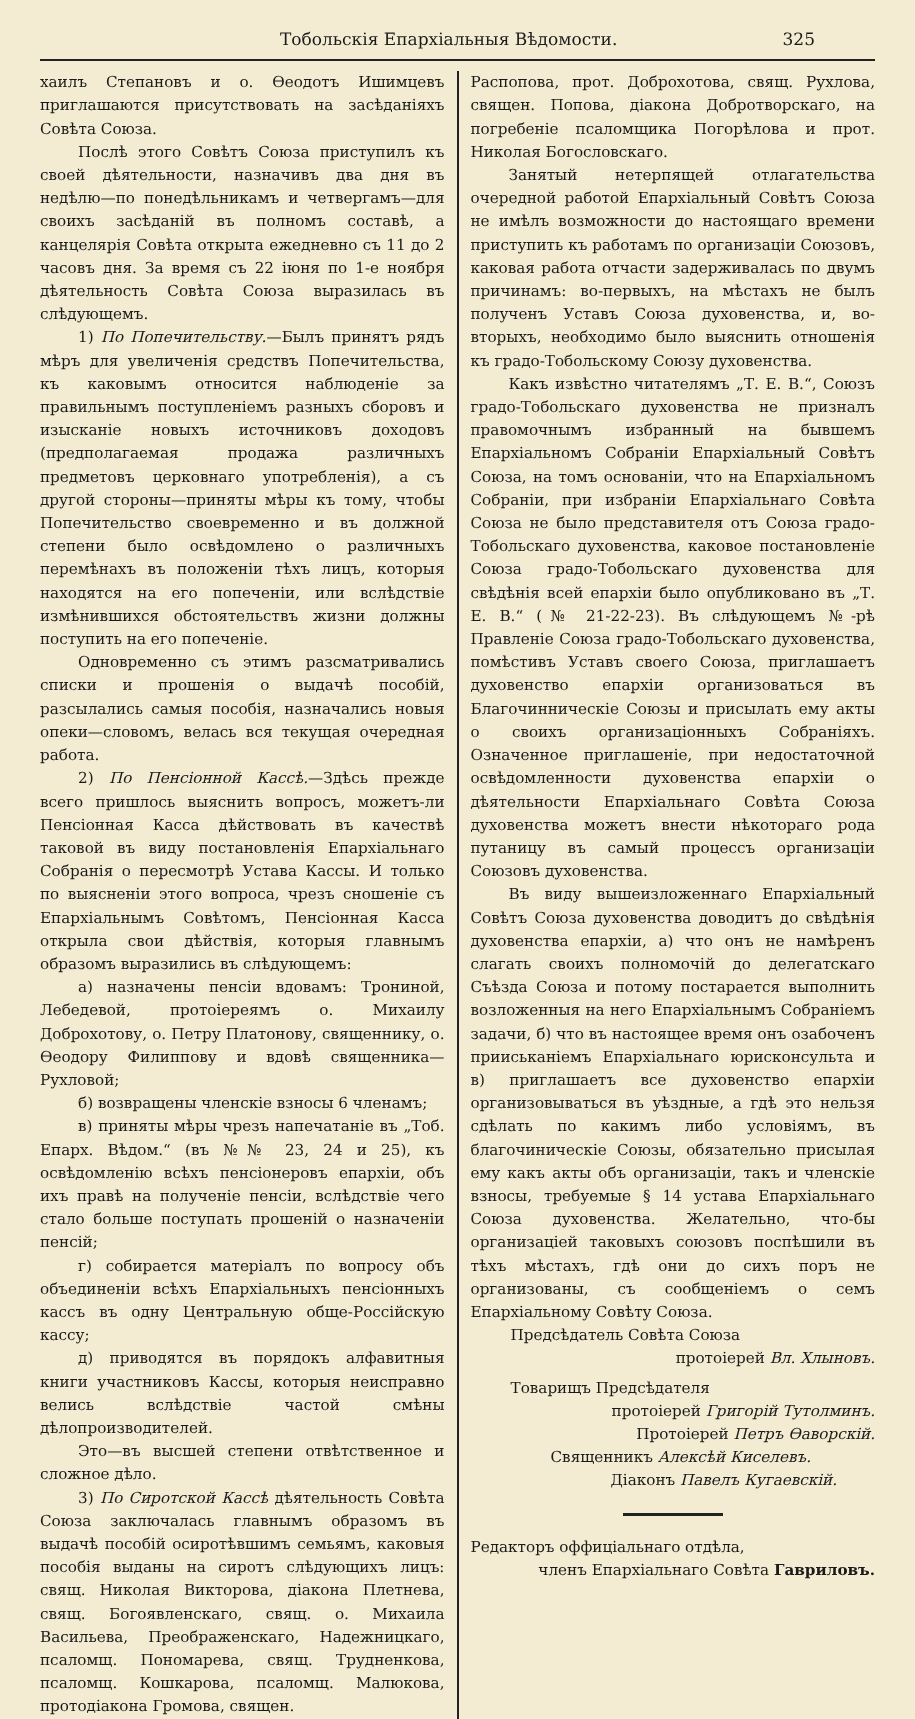Тобольскія Епархіальныя Вѣдомости. 325
хаилъ Степановъ и о. Ѳеодотъ Ишимцевъ приглашаются присутствовать на засѣданіяхъ Совѣта Союза.
Послѣ этого Совѣтъ Союза приступилъ къ своей дѣятельности, назначивъ два дня въ недѣлю—по понедѣльникамъ и четвергамъ—для своихъ засѣданій въ полномъ составѣ, а канцелярія Совѣта открыта ежедневно съ 11 до 2 часовъ дня. За время съ 22 іюня по 1-е ноября дѣятельность Совѣта Союза выразилась въ слѣдующемъ.
1) По Попечительству.—Былъ принятъ рядъ мѣръ для увеличенія средствъ Попечительства, къ каковымъ относится наблюденіе за правильнымъ поступленіемъ разныхъ сборовъ и изысканіе новыхъ источниковъ доходовъ (предполагаемая продажа различныхъ предметовъ церковнаго употребленія), а съ другой стороны—приняты мѣры къ тому, чтобы Попечительство своевременно и въ должной степени было освѣдомлено о различныхъ перемѣнахъ въ положеніи тѣхъ лицъ, которыя находятся на его попеченіи, или вслѣдствіе измѣнившихся обстоятельствъ жизни должны поступить на его попеченіе.
Одновременно съ этимъ разсматривались списки и прошенія о выдачѣ пособій, разсылались самыя пособія, назначались новыя опеки—словомъ, велась вся текущая очередная работа.
2) По Пенсіонной Кассѣ.—Здѣсь прежде всего пришлось выяснить вопросъ, можетъ-ли Пенсіонная Касса дѣйствовать въ качествѣ таковой въ виду постановленія Епархіальнаго Собранія о пересмотрѣ Устава Кассы. И только по выясненіи этого вопроса, чрезъ сношеніе съ Епархіальнымъ Совѣтомъ, Пенсіонная Касса открыла свои дѣйствія, которыя главнымъ образомъ выразились въ слѣдующемъ:
а) назначены пенсіи вдовамъ: Трониной, Лебедевой, протоіереямъ о. Михаилу Доброхотову, о. Петру Платонову, священнику, о. Ѳеодору Филиппову и вдовѣ священника—Рухловой;
б) возвращены членскіе взносы 6 членамъ;
в) приняты мѣры чрезъ напечатаніе въ „Тоб. Епарх. Вѣдом.“ (въ №№ 23, 24 и 25), къ освѣдомленію всѣхъ пенсіонеровъ епархіи, объ ихъ правѣ на полученіе пенсіи, вслѣдствіе чего стало больше поступать прошеній о назначеніи пенсій;
г) собирается матеріалъ по вопросу объ объединеніи всѣхъ Епархіальныхъ пенсіонныхъ кассъ въ одну Центральную обще-Россійскую кассу;
д) приводятся въ порядокъ алфавитныя книги участниковъ Кассы, которыя неисправно велись вслѣдствіе частой смѣны дѣлопроизводителей.
Это—въ высшей степени отвѣтственное и сложное дѣло.
3) По Сиротской Кассѣ дѣятельность Совѣта Союза заключалась главнымъ образомъ въ выдачѣ пособій осиротѣвшимъ семьямъ, каковыя пособія выданы на сиротъ слѣдующихъ лицъ: свящ. Николая Викторова, діакона Плетнева, свящ. Богоявленскаго, свящ. о. Михаила Васильева, Преображенскаго, Надежницкаго, псаломщ. Пономарева, свящ. Трудненкова, псаломщ. Кошкарова, псаломщ. Малюкова, протодіакона Громова, священ.
Распопова, прот. Доброхотова, свящ. Рухлова, священ. Попова, діакона Добротворскаго, на погребеніе псаломщика Погорѣлова и прот. Николая Богословскаго.
Занятый нетерпящей отлагательства очередной работой Епархіальный Совѣтъ Союза не имѣлъ возможности до настоящаго времени приступить къ работамъ по организаціи Союзовъ, каковая работа отчасти задерживалась по двумъ причинамъ: во-первыхъ, на мѣстахъ не былъ полученъ Уставъ Союза духовенства, и, во-вторыхъ, необходимо было выяснить отношенія къ градо-Тобольскому Союзу духовенства.
Какъ извѣстно читателямъ „Т. Е. В.“, Союзъ градо-Тобольскаго духовенства не призналъ правомочнымъ избранный на бывшемъ Епархіальномъ Собраніи Епархіальный Совѣтъ Союза, на томъ основаніи, что на Епархіальномъ Собраніи, при избраніи Епархіальнаго Совѣта Союза не было представителя отъ Союза градо-Тобольскаго духовенства, каковое постановленіе Союза градо-Тобольскаго духовенства для свѣдѣнія всей епархіи было опубликовано въ „Т. Е. В.“ (№ 21-22-23). Въ слѣдующемъ №-рѣ Правленіе Союза градо-Тобольскаго духовенства, помѣстивъ Уставъ своего Союза, приглашаетъ духовенство епархіи организоваться въ Благочинническіе Союзы и присылать ему акты о своихъ организаціонныхъ Собраніяхъ. Означенное приглашеніе, при недостаточной освѣдомленности духовенства епархіи о дѣятельности Епархіальнаго Совѣта Союза духовенства можетъ внести нѣкотораго рода путаницу въ самый процессъ организаціи Союзовъ духовенства.
Въ виду вышеизложеннаго Епархіальный Совѣтъ Союза духовенства доводитъ до свѣдѣнія духовенства епархіи, а) что онъ не намѣренъ слагать своихъ полномочій до делегатскаго Съѣзда Союза и потому постарается выполнить возложенныя на него Епархіальнымъ Собраніемъ задачи, б) что въ настоящее время онъ озабоченъ прииськаніемъ Епархіальнаго юрисконсульта и в) приглашаетъ все духовенство епархіи организовываться въ уѣздные, а гдѣ это нельзя сдѣлать по какимъ либо условіямъ, въ благочиническіе Союзы, обязательно присылая ему какъ акты объ организаціи, такъ и членскіе взносы, требуемые § 14 устава Епархіальнаго Союза духовенства. Желательно, что-бы организаціей таковыхъ союзовъ поспѣшили въ тѣхъ мѣстахъ, гдѣ они до сихъ поръ не организованы, съ сообщеніемъ о семъ Епархіальному Совѣту Союза.
Предсѣдатель Совѣта Союза
протоіерей Вл. Хлыновъ.
Товарищъ Предсѣдателя
протоіерей Григорій Тутолминъ.
Протоіерей Петръ Ѳаворскій.
Священникъ Алексѣй Киселевъ.
Діаконъ Павелъ Кугаевскій.
Редакторъ оффиціальнаго отдѣла,
членъ Епархіальнаго Совѣта Гавриловъ.